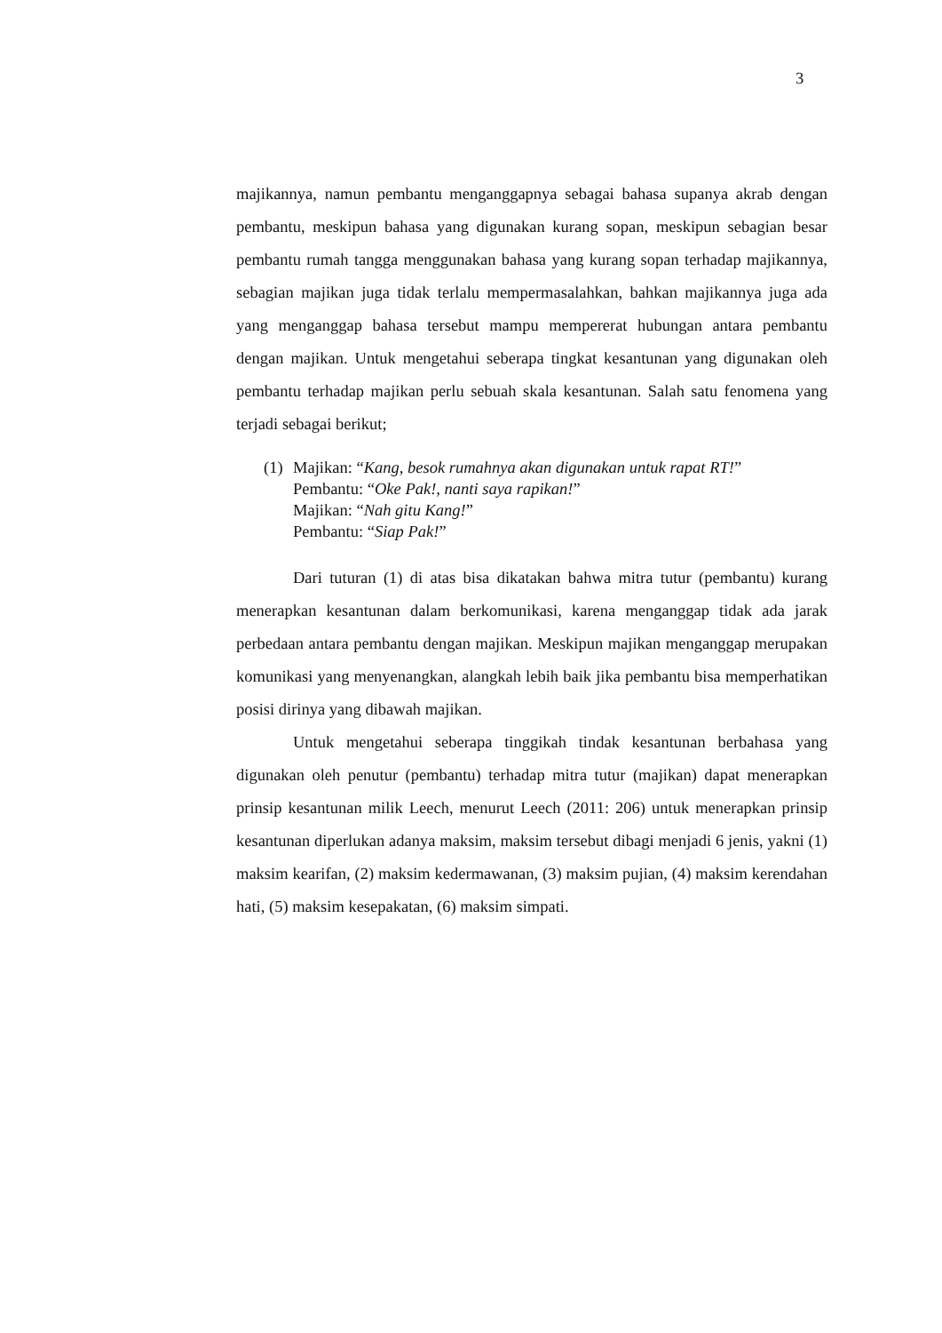3
majikannya, namun pembantu menganggapnya sebagai bahasa supanya akrab dengan pembantu, meskipun bahasa yang digunakan kurang sopan, meskipun sebagian besar pembantu rumah tangga menggunakan bahasa yang kurang sopan terhadap majikannya, sebagian majikan juga tidak terlalu mempermasalahkan, bahkan majikannya juga ada yang menganggap bahasa tersebut mampu mempererat hubungan antara pembantu dengan majikan. Untuk mengetahui seberapa tingkat kesantunan yang digunakan oleh pembantu terhadap majikan perlu sebuah skala kesantunan. Salah satu fenomena yang terjadi sebagai berikut;
(1)
Majikan: “Kang, besok rumahnya akan digunakan untuk rapat RT!”
Pembantu: “Oke Pak!, nanti saya rapikan!”
Majikan: “Nah gitu Kang!”
Pembantu: “Siap Pak!”
Dari tuturan (1) di atas bisa dikatakan bahwa mitra tutur (pembantu) kurang menerapkan kesantunan dalam berkomunikasi, karena menganggap tidak ada jarak perbedaan antara pembantu dengan majikan. Meskipun majikan menganggap merupakan komunikasi yang menyenangkan, alangkah lebih baik jika pembantu bisa memperhatikan posisi dirinya yang dibawah majikan.
Untuk mengetahui seberapa tinggikah tindak kesantunan berbahasa yang digunakan oleh penutur (pembantu) terhadap mitra tutur (majikan) dapat menerapkan prinsip kesantunan milik Leech, menurut Leech (2011: 206) untuk menerapkan prinsip kesantunan diperlukan adanya maksim, maksim tersebut dibagi menjadi 6 jenis, yakni (1) maksim kearifan, (2) maksim kedermawanan, (3) maksim pujian, (4) maksim kerendahan hati, (5) maksim kesepakatan, (6) maksim simpati.